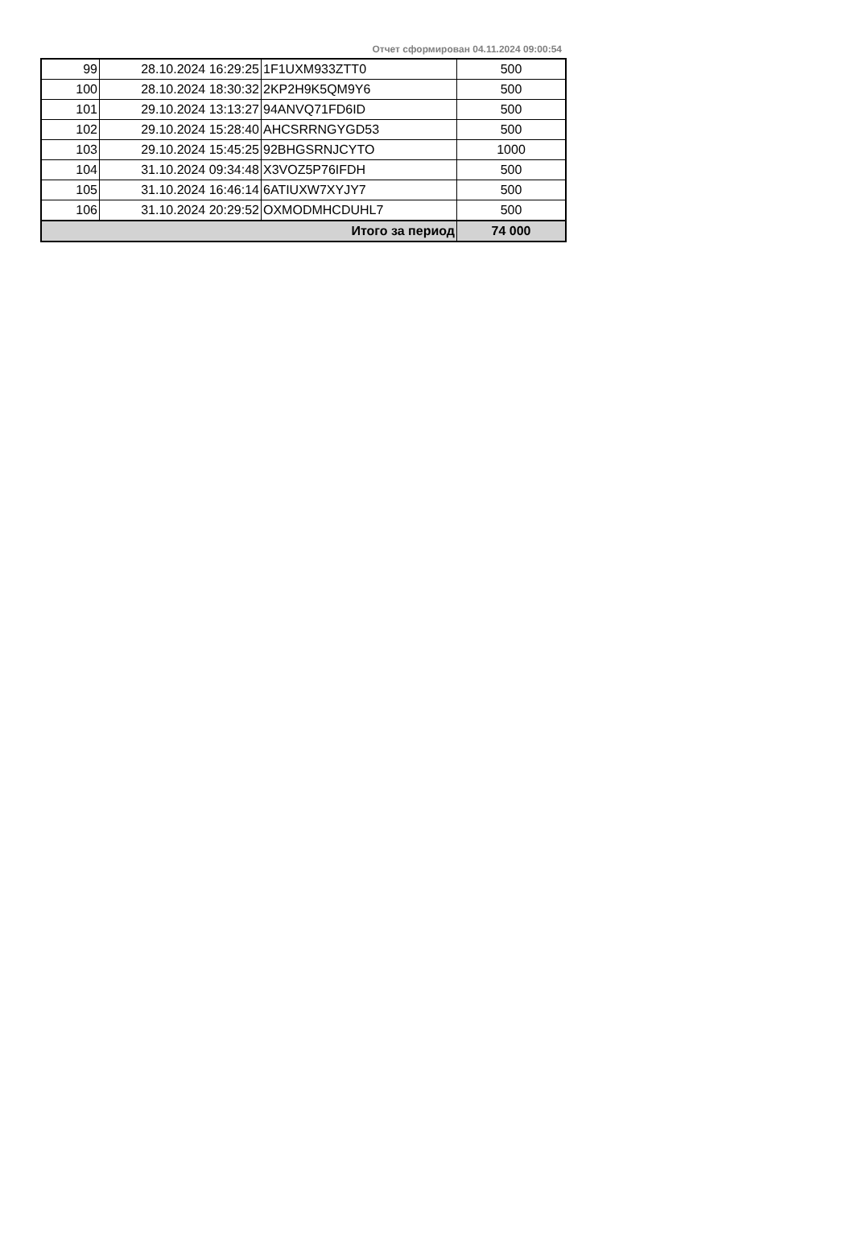Отчет сформирован 04.11.2024 09:00:54
| 99 | 28.10.2024 16:29:25 | 1F1UXM933ZTT0 | 500 |
| 100 | 28.10.2024 18:30:32 | 2KP2H9K5QM9Y6 | 500 |
| 101 | 29.10.2024 13:13:27 | 94ANVQ71FD6ID | 500 |
| 102 | 29.10.2024 15:28:40 | AHCSRRNGYGD53 | 500 |
| 103 | 29.10.2024 15:45:25 | 92BHGSRNJCYTO | 1000 |
| 104 | 31.10.2024 09:34:48 | X3VOZ5P76IFDH | 500 |
| 105 | 31.10.2024 16:46:14 | 6ATIUXW7XYJY7 | 500 |
| 106 | 31.10.2024 20:29:52 | OXMODMHCDUHL7 | 500 |
| Итого за период | | | 74 000 |